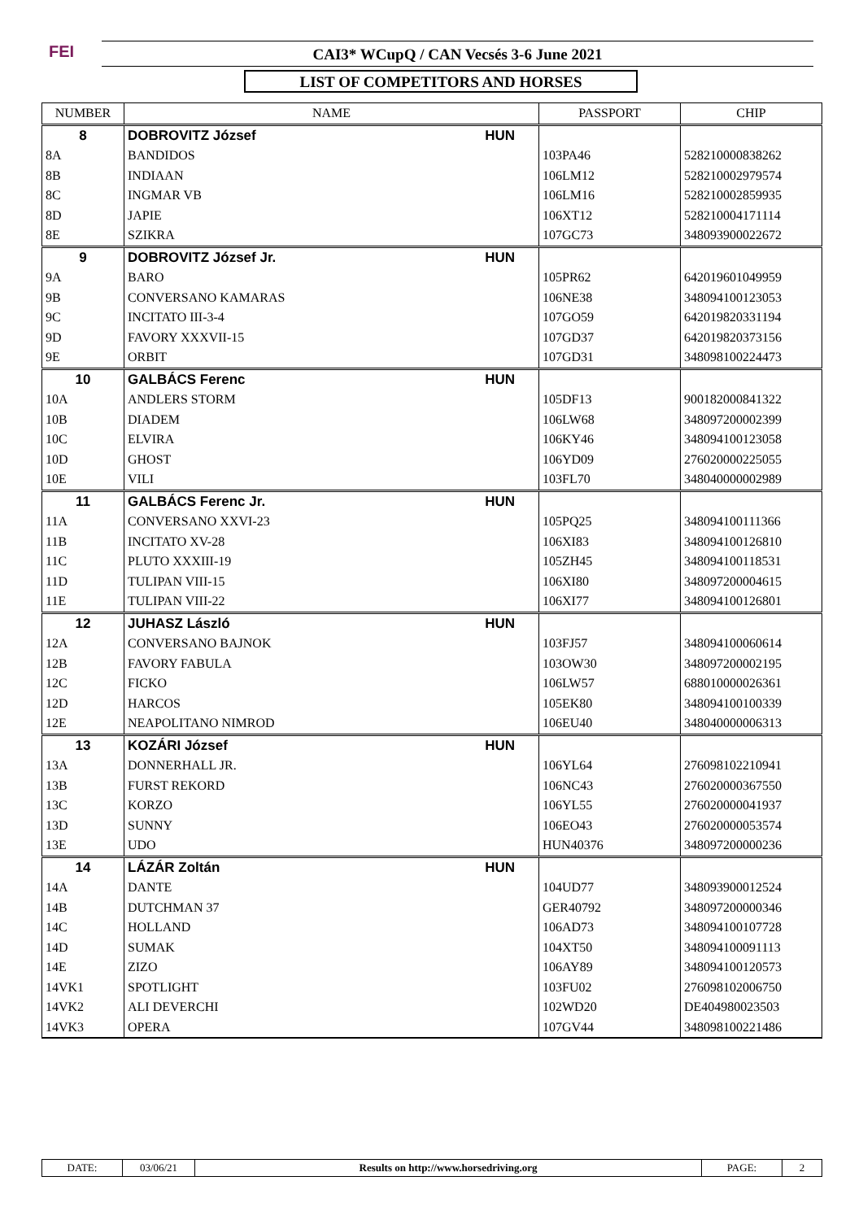FEI CAI3* WCupQ / CAN Vecsés 3-6 June 2021
LIST OF COMPETITORS AND HORSES
| NUMBER | NAME | PASSPORT | CHIP |
| --- | --- | --- | --- |
| 8 | DOBROVITZ József HUN | | |
| 8A | BANDIDOS | 103PA46 | 528210000838262 |
| 8B | INDIAAN | 106LM12 | 528210002979574 |
| 8C | INGMAR VB | 106LM16 | 528210002859935 |
| 8D | JAPIE | 106XT12 | 528210004171114 |
| 8E | SZIKRA | 107GC73 | 348093900022672 |
| 9 | DOBROVITZ József Jr. HUN | | |
| 9A | BARO | 105PR62 | 642019601049959 |
| 9B | CONVERSANO KAMARAS | 106NE38 | 348094100123053 |
| 9C | INCITATO III-3-4 | 107GO59 | 642019820331194 |
| 9D | FAVORY XXXVII-15 | 107GD37 | 642019820373156 |
| 9E | ORBIT | 107GD31 | 348098100224473 |
| 10 | GALBÁCS Ferenc HUN | | |
| 10A | ANDLERS STORM | 105DF13 | 900182000841322 |
| 10B | DIADEM | 106LW68 | 348097200002399 |
| 10C | ELVIRA | 106KY46 | 348094100123058 |
| 10D | GHOST | 106YD09 | 276020000225055 |
| 10E | VILI | 103FL70 | 348040000002989 |
| 11 | GALBÁCS Ferenc Jr. HUN | | |
| 11A | CONVERSANO XXVI-23 | 105PQ25 | 348094100111366 |
| 11B | INCITATO XV-28 | 106XI83 | 348094100126810 |
| 11C | PLUTO XXXIII-19 | 105ZH45 | 348094100118531 |
| 11D | TULIPAN VIII-15 | 106XI80 | 348097200004615 |
| 11E | TULIPAN VIII-22 | 106XI77 | 348094100126801 |
| 12 | JUHASZ László HUN | | |
| 12A | CONVERSANO BAJNOK | 103FJ57 | 348094100060614 |
| 12B | FAVORY FABULA | 103OW30 | 348097200002195 |
| 12C | FICKO | 106LW57 | 688010000026361 |
| 12D | HARCOS | 105EK80 | 348094100100339 |
| 12E | NEAPOLITANO NIMROD | 106EU40 | 348040000006313 |
| 13 | KOZÁRI József HUN | | |
| 13A | DONNERHALL JR. | 106YL64 | 276098102210941 |
| 13B | FURST REKORD | 106NC43 | 276020000367550 |
| 13C | KORZO | 106YL55 | 276020000041937 |
| 13D | SUNNY | 106EO43 | 276020000053574 |
| 13E | UDO | HUN40376 | 348097200000236 |
| 14 | LÁZÁR Zoltán HUN | | |
| 14A | DANTE | 104UD77 | 348093900012524 |
| 14B | DUTCHMAN 37 | GER40792 | 348097200000346 |
| 14C | HOLLAND | 106AD73 | 348094100107728 |
| 14D | SUMAK | 104XT50 | 348094100091113 |
| 14E | ZIZO | 106AY89 | 348094100120573 |
| 14VK1 | SPOTLIGHT | 103FU02 | 276098102006750 |
| 14VK2 | ALI DEVERCHI | 102WD20 | DE404980023503 |
| 14VK3 | OPERA | 107GV44 | 348098100221486 |
| DATE: | 03/06/21 | Results on http://www.horsedriving.org | PAGE: | 2 |